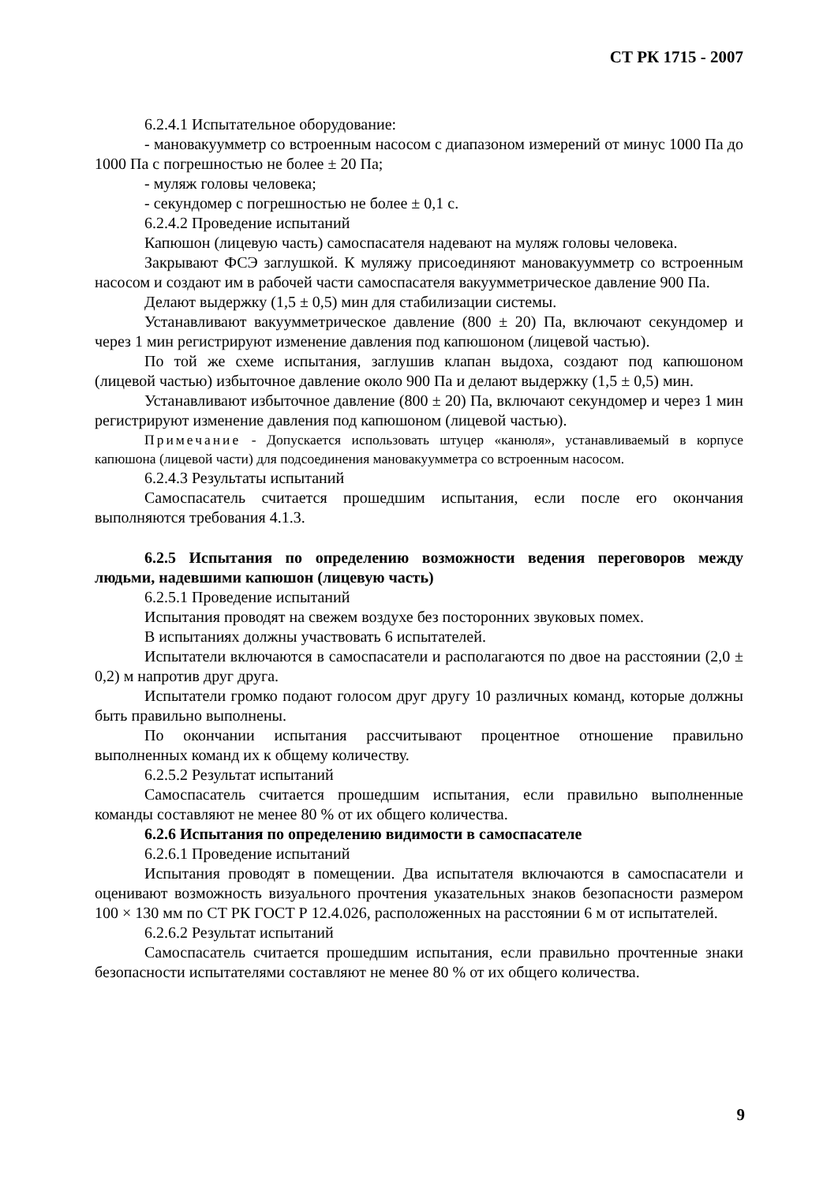СТ РК 1715 - 2007
6.2.4.1 Испытательное оборудование:
- мановакуумметр со встроенным насосом с диапазоном измерений от минус 1000 Па до 1000 Па с погрешностью не более ± 20 Па;
- муляж головы человека;
- секундомер с погрешностью не более ± 0,1 с.
6.2.4.2 Проведение испытаний
Капюшон (лицевую часть) самоспасателя надевают на муляж головы человека.
Закрывают ФСЭ заглушкой. К муляжу присоединяют мановакуумметр со встроенным насосом и создают им в рабочей части самоспасателя вакуумметрическое давление 900 Па.
Делают выдержку (1,5 ± 0,5) мин для стабилизации системы.
Устанавливают вакуумметрическое давление (800 ± 20) Па, включают секундомер и через 1 мин регистрируют изменение давления под капюшоном (лицевой частью).
По той же схеме испытания, заглушив клапан выдоха, создают под капюшоном (лицевой частью) избыточное давление около 900 Па и делают выдержку (1,5 ± 0,5) мин.
Устанавливают избыточное давление (800 ± 20) Па, включают секундомер и через 1 мин регистрируют изменение давления под капюшоном (лицевой частью).
Примечание - Допускается использовать штуцер «канюля», устанавливаемый в корпусе капюшона (лицевой части) для подсоединения мановакуумметра со встроенным насосом.
6.2.4.3 Результаты испытаний
Самоспасатель считается прошедшим испытания, если после его окончания выполняются требования 4.1.3.
6.2.5 Испытания по определению возможности ведения переговоров между людьми, надевшими капюшон (лицевую часть)
6.2.5.1 Проведение испытаний
Испытания проводят на свежем воздухе без посторонних звуковых помех.
В испытаниях должны участвовать 6 испытателей.
Испытатели включаются в самоспасатели и располагаются по двое на расстоянии (2,0 ± 0,2) м напротив друг друга.
Испытатели громко подают голосом друг другу 10 различных команд, которые должны быть правильно выполнены.
По окончании испытания рассчитывают процентное отношение правильно выполненных команд их к общему количеству.
6.2.5.2 Результат испытаний
Самоспасатель считается прошедшим испытания, если правильно выполненные команды составляют не менее 80 % от их общего количества.
6.2.6 Испытания по определению видимости в самоспасателе
6.2.6.1 Проведение испытаний
Испытания проводят в помещении. Два испытателя включаются в самоспасатели и оценивают возможность визуального прочтения указательных знаков безопасности размером 100 × 130 мм по СТ РК ГОСТ Р 12.4.026, расположенных на расстоянии 6 м от испытателей.
6.2.6.2 Результат испытаний
Самоспасатель считается прошедшим испытания, если правильно прочтенные знаки безопасности испытателями составляют не менее 80 % от их общего количества.
9